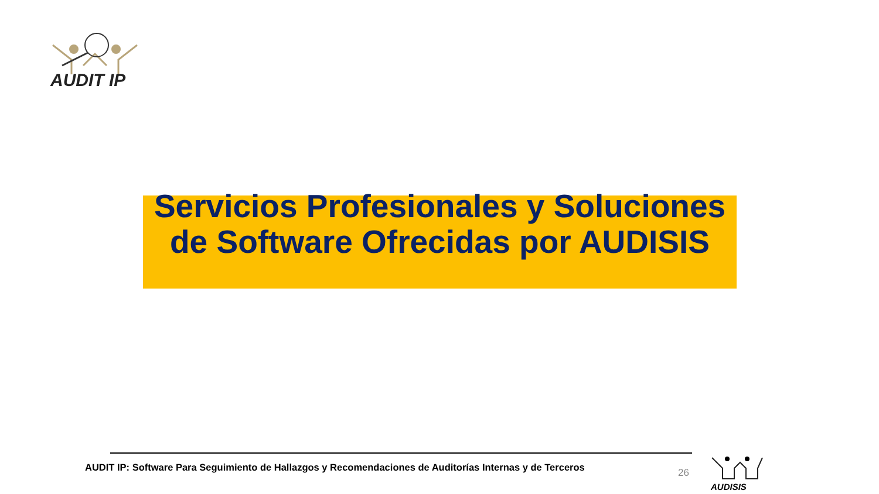AUDIT IP
Servicios Profesionales y Soluciones de Software Ofrecidas por AUDISIS
AUDIT IP: Software Para Seguimiento de Hallazgos y Recomendaciones de Auditorías Internas y de Terceros
26
AUDISIS